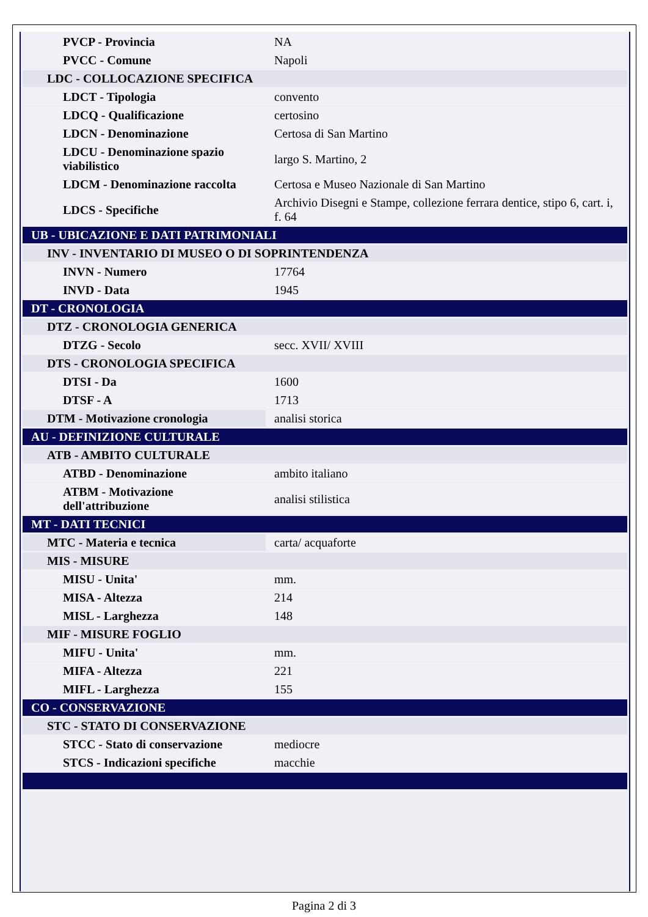| PVCP - Provincia | NA |
| PVCC - Comune | Napoli |
| LDC - COLLOCAZIONE SPECIFICA | |
| LDCT - Tipologia | convento |
| LDCQ - Qualificazione | certosino |
| LDCN - Denominazione | Certosa di San Martino |
| LDCU - Denominazione spazio viabilistico | largo S. Martino, 2 |
| LDCM - Denominazione raccolta | Certosa e Museo Nazionale di San Martino |
| LDCS - Specifiche | Archivio Disegni e Stampe, collezione ferrara dentice, stipo 6, cart. i, f. 64 |
| UB - UBICAZIONE E DATI PATRIMONIALI | |
| INV - INVENTARIO DI MUSEO O DI SOPRINTENDENZA | |
| INVN - Numero | 17764 |
| INVD - Data | 1945 |
| DT - CRONOLOGIA | |
| DTZ - CRONOLOGIA GENERICA | |
| DTZG - Secolo | secc. XVII/ XVIII |
| DTS - CRONOLOGIA SPECIFICA | |
| DTSI - Da | 1600 |
| DTSF - A | 1713 |
| DTM - Motivazione cronologia | analisi storica |
| AU - DEFINIZIONE CULTURALE | |
| ATB - AMBITO CULTURALE | |
| ATBD - Denominazione | ambito italiano |
| ATBM - Motivazione dell'attribuzione | analisi stilistica |
| MT - DATI TECNICI | |
| MTC - Materia e tecnica | carta/ acquaforte |
| MIS - MISURE | |
| MISU - Unita' | mm. |
| MISA - Altezza | 214 |
| MISL - Larghezza | 148 |
| MIF - MISURE FOGLIO | |
| MIFU - Unita' | mm. |
| MIFA - Altezza | 221 |
| MIFL - Larghezza | 155 |
| CO - CONSERVAZIONE | |
| STC - STATO DI CONSERVAZIONE | |
| STCC - Stato di conservazione | mediocre |
| STCS - Indicazioni specifiche | macchie |
Pagina 2 di 3